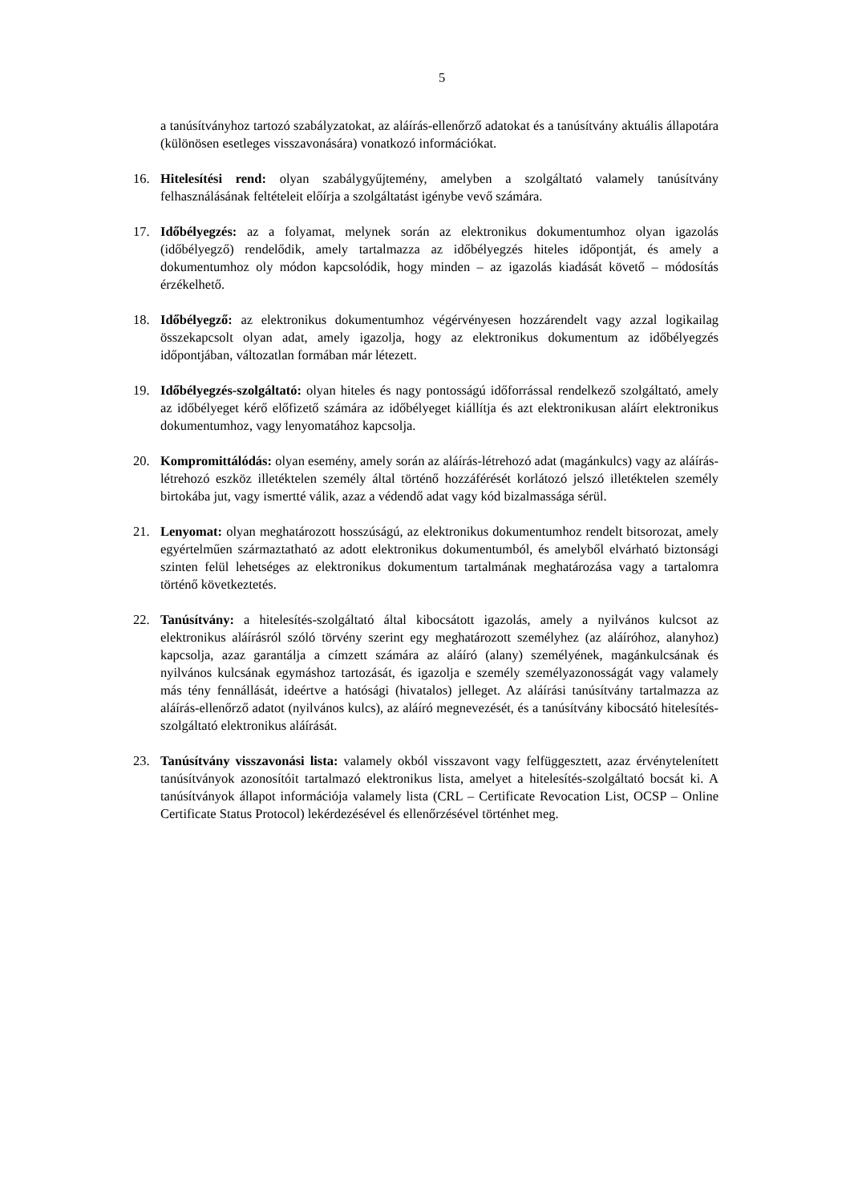5
a tanúsítványhoz tartozó szabályzatokat, az aláírás-ellenőrző adatokat és a tanúsítvány aktuális állapotára (különösen esetleges visszavonására) vonatkozó információkat.
16. Hitelesítési rend: olyan szabálygyűjtemény, amelyben a szolgáltató valamely tanúsítvány felhasználásának feltételeit előírja a szolgáltatást igénybe vevő számára.
17. Időbélyegzés: az a folyamat, melynek során az elektronikus dokumentumhoz olyan igazolás (időbélyegző) rendelődik, amely tartalmazza az időbélyegzés hiteles időpontját, és amely a dokumentumhoz oly módon kapcsolódik, hogy minden – az igazolás kiadását követő – módosítás érzékelhető.
18. Időbélyegző: az elektronikus dokumentumhoz végérvényesen hozzárendelt vagy azzal logikailag összekapcsolt olyan adat, amely igazolja, hogy az elektronikus dokumentum az időbélyegzés időpontjában, változatlan formában már létezett.
19. Időbélyegzés-szolgáltató: olyan hiteles és nagy pontosságú időforrással rendelkező szolgáltató, amely az időbélyeget kérő előfizető számára az időbélyeget kiállítja és azt elektronikusan aláírt elektronikus dokumentumhoz, vagy lenyomatához kapcsolja.
20. Kompromittálódás: olyan esemény, amely során az aláírás-létrehozó adat (magánkulcs) vagy az aláírás-létrehozó eszköz illetéktelen személy által történő hozzáférését korlátozó jelszó illetéktelen személy birtokába jut, vagy ismertté válik, azaz a védendő adat vagy kód bizalmassága sérül.
21. Lenyomat: olyan meghatározott hosszúságú, az elektronikus dokumentumhoz rendelt bitsorozat, amely egyértelműen származtatható az adott elektronikus dokumentumból, és amelyből elvárható biztonsági szinten felül lehetséges az elektronikus dokumentum tartalmának meghatározása vagy a tartalomra történő következtetés.
22. Tanúsítvány: a hitelesítés-szolgáltató által kibocsátott igazolás, amely a nyilvános kulcsot az elektronikus aláírásról szóló törvény szerint egy meghatározott személyhez (az aláíróhoz, alanyhoz) kapcsolja, azaz garantálja a címzett számára az aláíró (alany) személyének, magánkulcsának és nyilvános kulcsának egymáshoz tartozását, és igazolja e személy személyazonosságát vagy valamely más tény fennállását, ideértve a hatósági (hivatalos) jelleget. Az aláírási tanúsítvány tartalmazza az aláírás-ellenőrző adatot (nyilvános kulcs), az aláíró megnevezését, és a tanúsítvány kibocsátó hitelesítés-szolgáltató elektronikus aláírását.
23. Tanúsítvány visszavonási lista: valamely okból visszavont vagy felfüggesztett, azaz érvénytelenített tanúsítványok azonosítóit tartalmazó elektronikus lista, amelyet a hitelesítés-szolgáltató bocsát ki. A tanúsítványok állapot információja valamely lista (CRL – Certificate Revocation List, OCSP – Online Certificate Status Protocol) lekérdezésével és ellenőrzésével történhet meg.